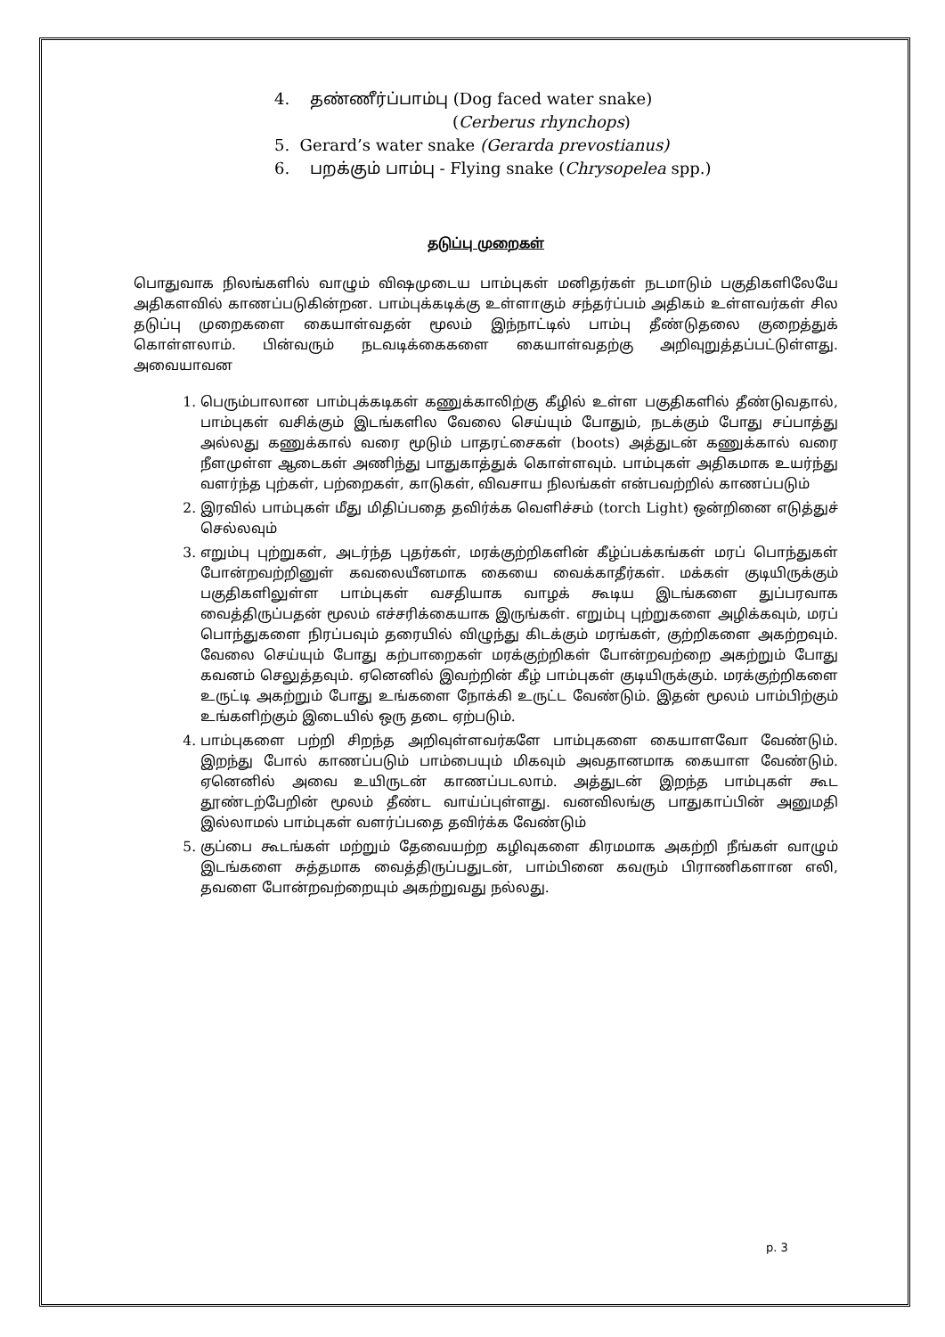4. தண்ணீர்ப்பாம்பு (Dog faced water snake)
(Cerberus rhynchops)
5. Gerard’s water snake (Gerarda prevostianus)
6. பறக்கும் பாம்பு - Flying snake (Chrysopelea spp.)
தடுப்பு முறைகள்
பொதுவாக நிலங்களில் வாழும் விஷமுடைய பாம்புகள் மனிதர்கள் நடமாடும் பகுதிகளிலேயே அதிகளவில் காணப்படுகின்றன. பாம்புக்கடிக்கு உள்ளாகும் சந்தர்ப்பம் அதிகம் உள்ளவர்கள் சில தடுப்பு முறைகளை கையாள்வதன் மூலம் இந்நாட்டில் பாம்பு தீண்டுதலை குறைத்துக் கொள்ளலாம். பின்வரும் நடவடிக்கைகளை கையாள்வதற்கு அறிவுறுத்தப்பட்டுள்ளது. அவையாவன
1. பெரும்பாலான பாம்புக்கடிகள் கணுக்காலிற்கு கீழில் உள்ள பகுதிகளில் தீண்டுவதால், பாம்புகள் வசிக்கும் இடங்களில வேலை செய்யும் போதும், நடக்கும் போது சப்பாத்து அல்லது கணுக்கால் வரை மூடும் பாதரட்சைகள் (boots) அத்துடன் கணுக்கால் வரை நீளமுள்ள ஆடைகள் அணிந்து பாதுகாத்துக் கொள்ளவும். பாம்புகள் அதிகமாக உயர்ந்து வளர்ந்த புற்கள், பற்றைகள், காடுகள், விவசாய நிலங்கள் என்பவற்றில் காணப்படும்
2. இரவில் பாம்புகள் மீது மிதிப்பதை தவிர்க்க வெளிச்சம் (torch Light) ஒன்றினை எடுத்துச் செல்லவும்
3. எறும்பு புற்றுகள், அடர்ந்த புதர்கள், மரக்குற்றிகளின் கீழ்ப்பக்கங்கள் மரப் பொந்துகள் போன்றவற்றினுள் கவலையீனமாக கையை வைக்காதீர்கள். மக்கள் குடியிருக்கும் பகுதிகளிலுள்ள பாம்புகள் வசதியாக வாழக் கூடிய இடங்களை துப்பரவாக வைத்திருப்பதன் மூலம் எச்சரிக்கையாக இருங்கள். எறும்பு புற்றுகளை அழிக்கவும், மரப் பொந்துகளை நிரப்பவும் தரையில் விழுந்து கிடக்கும் மரங்கள், குற்றிகளை அகற்றவும். வேலை செய்யும் போது கற்பாறைகள் மரக்குற்றிகள் போன்றவற்றை அகற்றும் போது கவனம் செலுத்தவும். ஏனெனில் இவற்றின் கீழ் பாம்புகள் குடியிருக்கும். மரக்குற்றிகளை உருட்டி அகற்றும் போது உங்களை நோக்கி உருட்ட வேண்டும். இதன் மூலம் பாம்பிற்கும் உங்களிற்கும் இடையில் ஒரு தடை ஏற்படும்.
4. பாம்புகளை பற்றி சிறந்த அறிவுள்ளவர்களே பாம்புகளை கையாளவோ வேண்டும். இறந்து போல் காணப்படும் பாம்பையும் மிகவும் அவதானமாக கையாள வேண்டும். ஏனெனில் அவை உயிருடன் காணப்படலாம். அத்துடன் இறந்த பாம்புகள் கூட தூண்டற்பேறின் மூலம் தீண்ட வாய்ப்புள்ளது. வனவிலங்கு பாதுகாப்பின் அனுமதி இல்லாமல் பாம்புகள் வளர்ப்பதை தவிர்க்க வேண்டும்
5. குப்பை கூடங்கள் மற்றும் தேவையற்ற கழிவுகளை கிரமமாக அகற்றி நீங்கள் வாழும் இடங்களை சுத்தமாக வைத்திருப்பதுடன், பாம்பினை கவரும் பிராணிகளான எலி, தவளை போன்றவற்றையும் அகற்றுவது நல்லது.
p. 3